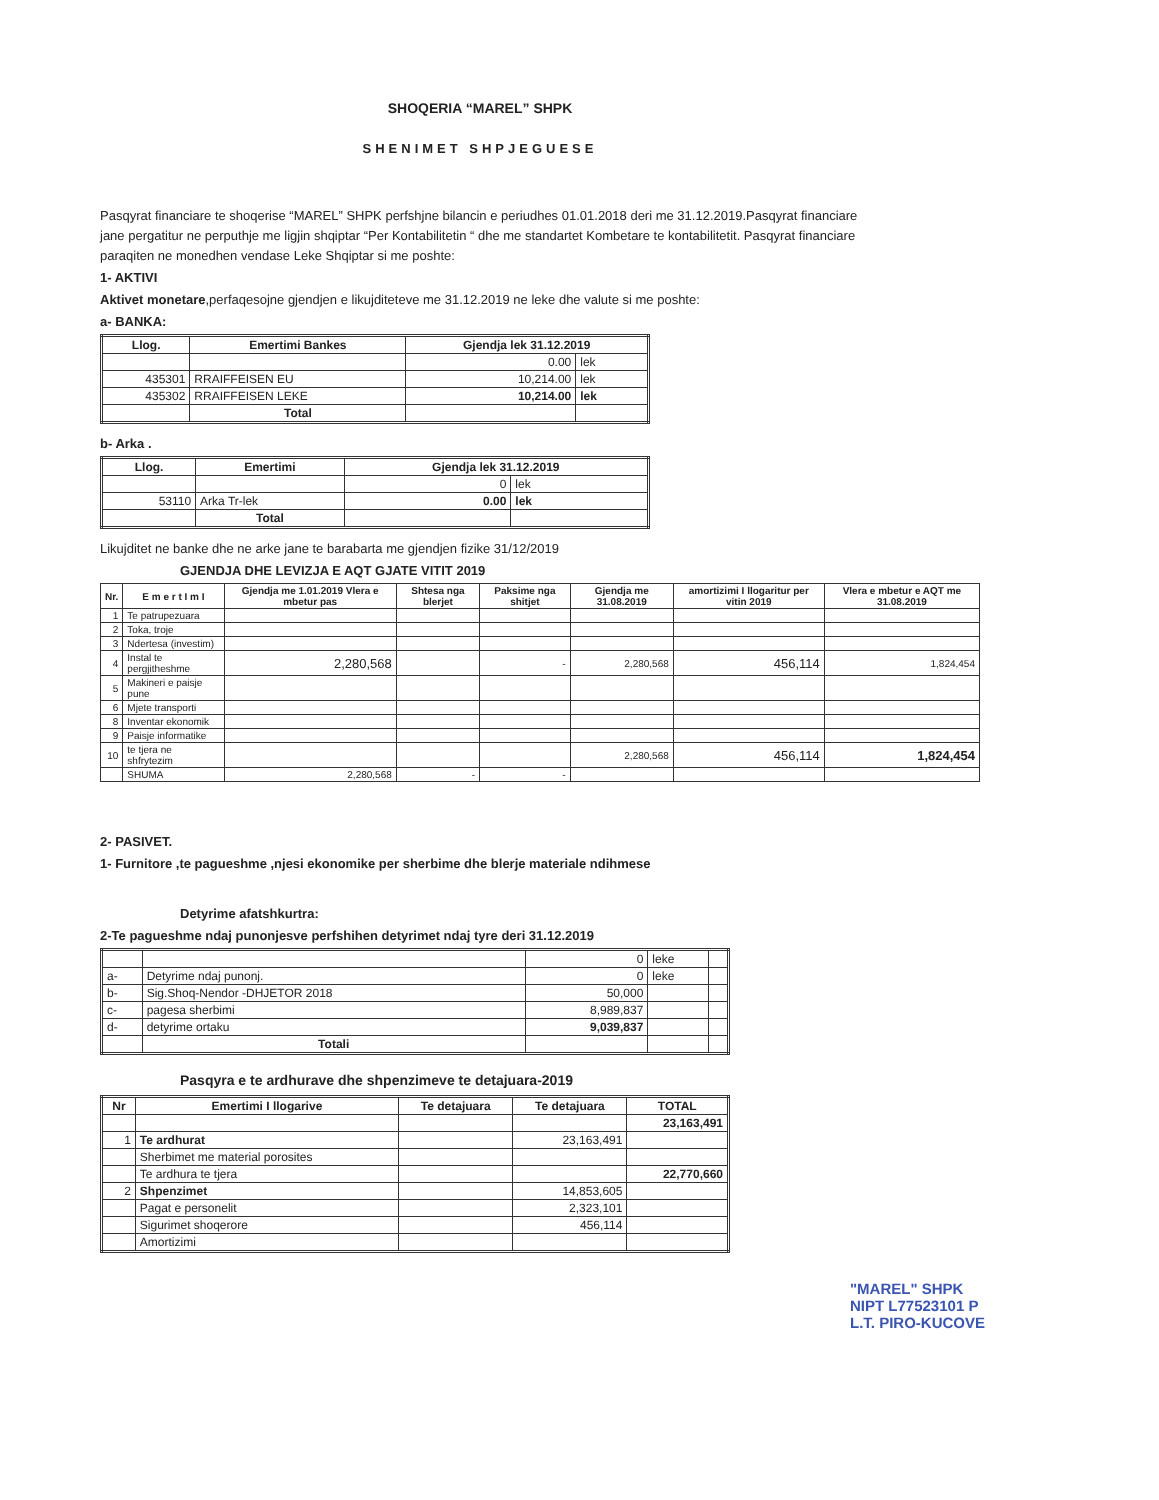SHOQERIA “MAREL” SHPK
SHENIMET SHPJEGUESE
Pasqyrat financiare te shoqerise “MAREL” SHPK perfshjne bilancin e periudhes 01.01.2018 deri me 31.12.2019.Pasqyrat financiare jane pergatitur ne perputhje me ligjin shqiptar “Per Kontabilitetin “ dhe me standartet Kombetare te kontabilitetit. Pasqyrat financiare paraqiten ne monedhen vendase Leke Shqiptar si me poshte:
1- AKTIVI
Aktivet monetare,perfaqesojne gjendjen e likujditeteve me 31.12.2019 ne leke dhe valute si me poshte:
a- BANKA:
| Llog. | Emertimi Bankes | Gjendja lek 31.12.2019 | |
| --- | --- | --- | --- |
| | | 0.00 | lek |
| 435301 | RRAIFFEISEN EU | 10,214.00 | lek |
| 435302 | RRAIFFEISEN LEKE | 10,214.00 | lek |
| | Total | | |
b- Arka .
| Llog. | Emertimi | Gjendja lek 31.12.2019 | |
| --- | --- | --- | --- |
| | | 0 | lek |
| 53110 | Arka Tr-lek | 0.00 | lek |
| | Total | | |
Likujditet ne banke dhe ne arke jane te barabarta me gjendjen fizike 31/12/2019
GJENDJA DHE LEVIZJA E AQT GJATE VITIT 2019
| Nr. | E m e r t I m I | Gjendja me 1.01.2019 Vlera e mbetur pas | Shtesa nga blerjet | Paksime nga shitjet | Gjendja me 31.08.2019 | amortizimi I llogaritur per vitin 2019 | Vlera e mbetur e AQT me 31.08.2019 |
| --- | --- | --- | --- | --- | --- | --- | --- |
| 1 | Te patrupezuara | | | | | | |
| 2 | Toka, troje | | | | | | |
| 3 | Ndertesa (investim) | | | | | | |
| 4 | Instal te pergjitheshme | 2,280,568 | | - | 2,280,568 | 456,114 | 1,824,454 |
| 5 | Makineri e paisje pune | | | | | | |
| 6 | Mjete transporti | | | | | | |
| 8 | Inventar ekonomik | | | | | | |
| 9 | Paisje informatike | | | | | | |
| 10 | te tjera ne shfrytezim | | | | 2,280,568 | 456,114 | 1,824,454 |
| | SHUMA | 2,280,568 | - | - | | | |
2- PASIVET.
1- Furnitore ,te pagueshme ,njesi ekonomike per sherbime dhe blerje materiale ndihmese
Detyrime afatshkurtra:
2-Te pagueshme ndaj punonjesve perfshihen detyrimet ndaj tyre deri 31.12.2019
| | | 0 | leke | |
| a- | Detyrime ndaj punonj. | 0 | leke | |
| b- | Sig.Shoq-Nendor -DHJETOR 2018 | 50,000 | | |
| c- | pagesa sherbimi | 8,989,837 | | |
| d- | detyrime ortaku | 9,039,837 | | |
| | Totali | | | |
Pasqyra e te ardhurave dhe shpenzimeve te detajuara-2019
| Nr | Emertimi I llogarive | Te detajuara | Te detajuara | TOTAL |
| --- | --- | --- | --- | --- |
| | | | | 23,163,491 |
| 1 | Te ardhurat | | 23,163,491 | |
| | Sherbimet me material porosites | | | |
| | Te ardhura te tjera | | | 22,770,660 |
| 2 | Shpenzimet | | 14,853,605 | |
| | Pagat e personelit | | 2,323,101 | |
| | Sigurimet shoqerore | | 456,114 | |
| | Amortizimi | | | |
"MAREL" SHPK
NIPT L77523101 P
L.T. PIRO-KUCOVE